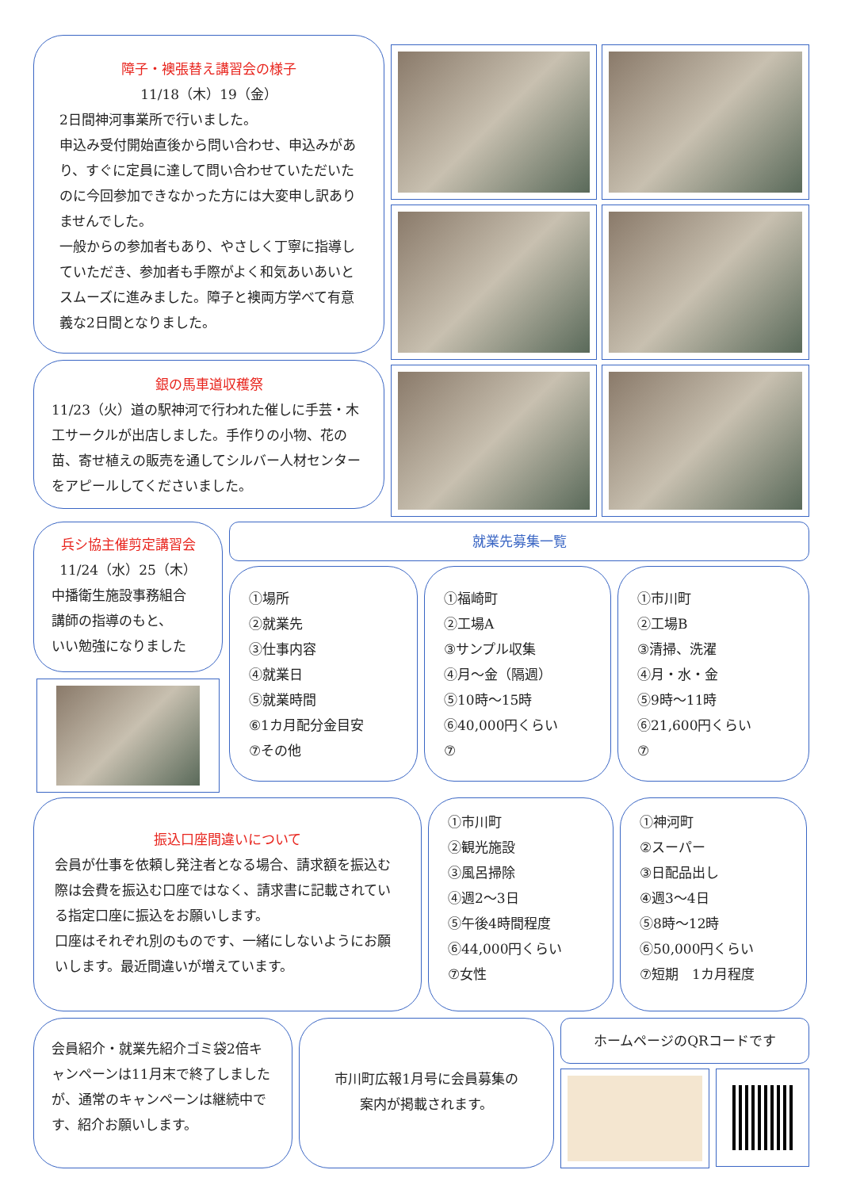障子・襖張替え講習会の様子
11/18（木）19（金）
2日間神河事業所で行いました。
申込み受付開始直後から問い合わせ、申込みがあり、すぐに定員に達して問い合わせていただいたのに今回参加できなかった方には大変申し訳ありませんでした。
一般からの参加者もあり、やさしく丁寧に指導していただき、参加者も手際がよく和気あいあいとスムーズに進みました。障子と襖両方学べて有意義な2日間となりました。
銀の馬車道収穫祭
11/23（火）道の駅神河で行われた催しに手芸・木工サークルが出店しました。手作りの小物、花の苗、寄せ植えの販売を通してシルバー人材センターをアピールしてくださいました。
兵シ協主催剪定講習会
11/24（水）25（木）
中播衛生施設事務組合
講師の指導のもと、
いい勉強になりました
就業先募集一覧
①場所
②就業先
③仕事内容
④就業日
⑤就業時間
⑥1カ月配分金目安
⑦その他
①福崎町
②工場A
③サンプル収集
④月～金（隔週）
⑤10時～15時
⑥40,000円くらい
⑦
①市川町
②工場B
③清掃、洗濯
④月・水・金
⑤9時～11時
⑥21,600円くらい
⑦
振込口座間違いについて
会員が仕事を依頼し発注者となる場合、請求額を振込む際は会費を振込む口座ではなく、請求書に記載されている指定口座に振込をお願いします。
口座はそれぞれ別のものです、一緒にしないようにお願いします。最近間違いが増えています。
①市川町
②観光施設
③風呂掃除
④週2～3日
⑤午後4時間程度
⑥44,000円くらい
⑦女性
①神河町
②スーパー
③日配品出し
④週3～4日
⑤8時～12時
⑥50,000円くらい
⑦短期　1カ月程度
会員紹介・就業先紹介ゴミ袋2倍キャンペーンは11月末で終了しましたが、通常のキャンペーンは継続中です、紹介お願いします。
市川町広報1月号に会員募集の
案内が掲載されます。
ホームページのQRコードです